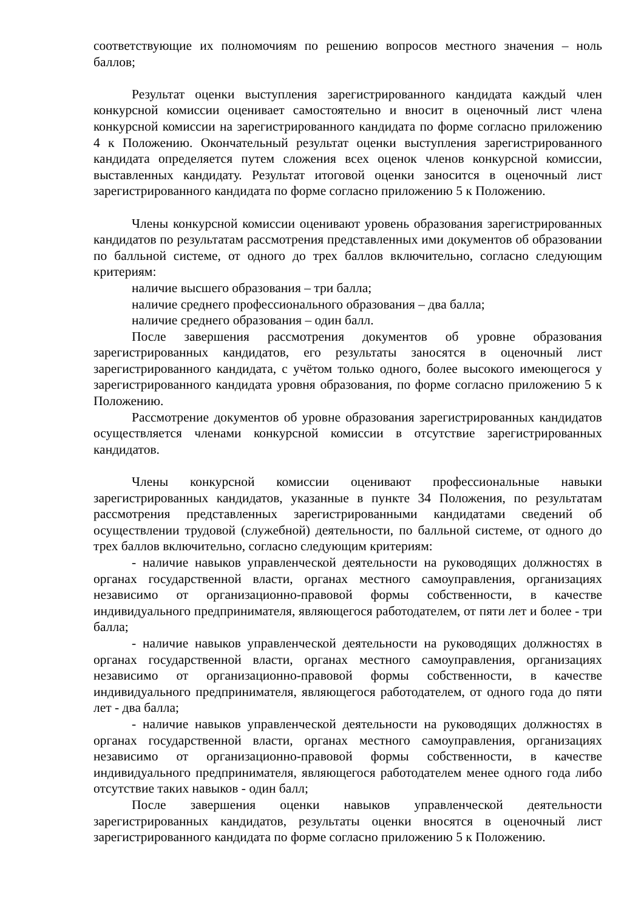соответствующие их полномочиям по решению вопросов местного значения – ноль баллов;
Результат оценки выступления зарегистрированного кандидата каждый член конкурсной комиссии оценивает самостоятельно и вносит в оценочный лист члена конкурсной комиссии на зарегистрированного кандидата по форме согласно приложению 4 к Положению. Окончательный результат оценки выступления зарегистрированного кандидата определяется путем сложения всех оценок членов конкурсной комиссии, выставленных кандидату. Результат итоговой оценки заносится в оценочный лист зарегистрированного кандидата по форме согласно приложению 5 к Положению.
Члены конкурсной комиссии оценивают уровень образования зарегистрированных кандидатов по результатам рассмотрения представленных ими документов об образовании по балльной системе, от одного до трех баллов включительно, согласно следующим критериям:
наличие высшего образования – три балла;
наличие среднего профессионального образования – два балла;
наличие среднего образования – один балл.
После завершения рассмотрения документов об уровне образования зарегистрированных кандидатов, его результаты заносятся в оценочный лист зарегистрированного кандидата, с учётом только одного, более высокого имеющегося у зарегистрированного кандидата уровня образования, по форме согласно приложению 5 к Положению.
Рассмотрение документов об уровне образования зарегистрированных кандидатов осуществляется членами конкурсной комиссии в отсутствие зарегистрированных кандидатов.
Члены конкурсной комиссии оценивают профессиональные навыки зарегистрированных кандидатов, указанные в пункте 34 Положения, по результатам рассмотрения представленных зарегистрированными кандидатами сведений об осуществлении трудовой (служебной) деятельности, по балльной системе, от одного до трех баллов включительно, согласно следующим критериям:
- наличие навыков управленческой деятельности на руководящих должностях в органах государственной власти, органах местного самоуправления, организациях независимо от организационно-правовой формы собственности, в качестве индивидуального предпринимателя, являющегося работодателем, от пяти лет и более - три балла;
- наличие навыков управленческой деятельности на руководящих должностях в органах государственной власти, органах местного самоуправления, организациях независимо от организационно-правовой формы собственности, в качестве индивидуального предпринимателя, являющегося работодателем, от одного года до пяти лет - два балла;
- наличие навыков управленческой деятельности на руководящих должностях в органах государственной власти, органах местного самоуправления, организациях независимо от организационно-правовой формы собственности, в качестве индивидуального предпринимателя, являющегося работодателем менее одного года либо отсутствие таких навыков - один балл;
После завершения оценки навыков управленческой деятельности зарегистрированных кандидатов, результаты оценки вносятся в оценочный лист зарегистрированного кандидата по форме согласно приложению 5 к Положению.